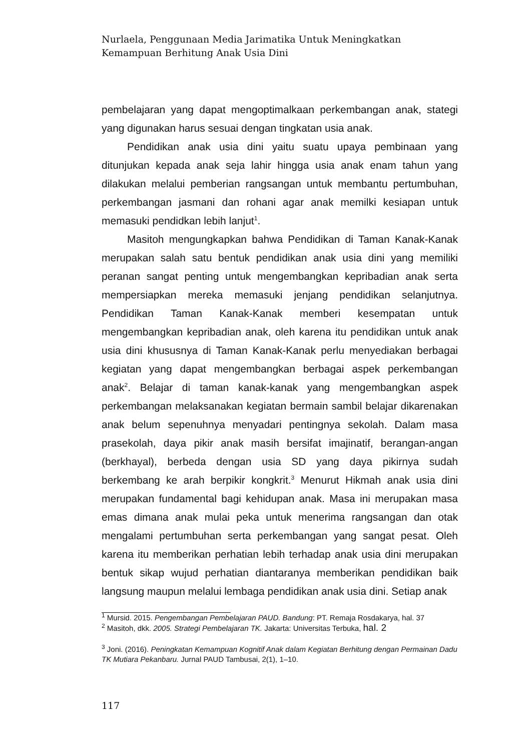Nurlaela, Penggunaan Media Jarimatika Untuk Meningkatkan Kemampuan Berhitung Anak Usia Dini
pembelajaran yang dapat mengoptimalkaan perkembangan anak, stategi yang digunakan harus sesuai dengan tingkatan usia anak.
Pendidikan anak usia dini yaitu suatu upaya pembinaan yang ditunjukan kepada anak seja lahir hingga usia anak enam tahun yang dilakukan melalui pemberian rangsangan untuk membantu pertumbuhan, perkembangan jasmani dan rohani agar anak memilki kesiapan untuk memasuki pendidkan lebih lanjut<sup>1</sup>.
Masitoh mengungkapkan bahwa Pendidikan di Taman Kanak-Kanak merupakan salah satu bentuk pendidikan anak usia dini yang memiliki peranan sangat penting untuk mengembangkan kepribadian anak serta mempersiapkan mereka memasuki jenjang pendidikan selanjutnya. Pendidikan Taman Kanak-Kanak memberi kesempatan untuk mengembangkan kepribadian anak, oleh karena itu pendidikan untuk anak usia dini khususnya di Taman Kanak-Kanak perlu menyediakan berbagai kegiatan yang dapat mengembangkan berbagai aspek perkembangan anak<sup>2</sup>. Belajar di taman kanak-kanak yang mengembangkan aspek perkembangan melaksanakan kegiatan bermain sambil belajar dikarenakan anak belum sepenuhnya menyadari pentingnya sekolah. Dalam masa prasekolah, daya pikir anak masih bersifat imajinatif, berangan-angan (berkhayal), berbeda dengan usia SD yang daya pikirnya sudah berkembang ke arah berpikir kongkrit.<sup>3</sup> Menurut Hikmah anak usia dini merupakan fundamental bagi kehidupan anak. Masa ini merupakan masa emas dimana anak mulai peka untuk menerima rangsangan dan otak mengalami pertumbuhan serta perkembangan yang sangat pesat. Oleh karena itu memberikan perhatian lebih terhadap anak usia dini merupakan bentuk sikap wujud perhatian diantaranya memberikan pendidikan baik langsung maupun melalui lembaga pendidikan anak usia dini. Setiap anak
<sup>1</sup> Mursid. 2015. Pengembangan Pembelajaran PAUD. Bandung: PT. Remaja Rosdakarya, hal. 37
<sup>2</sup> Masitoh, dkk. 2005. Strategi Pembelajaran TK. Jakarta: Universitas Terbuka, hal. 2
<sup>3</sup> Joni. (2016). Peningkatan Kemampuan Kognitif Anak dalam Kegiatan Berhitung dengan Permainan Dadu TK Mutiara Pekanbaru. Jurnal PAUD Tambusai, 2(1), 1–10.
117